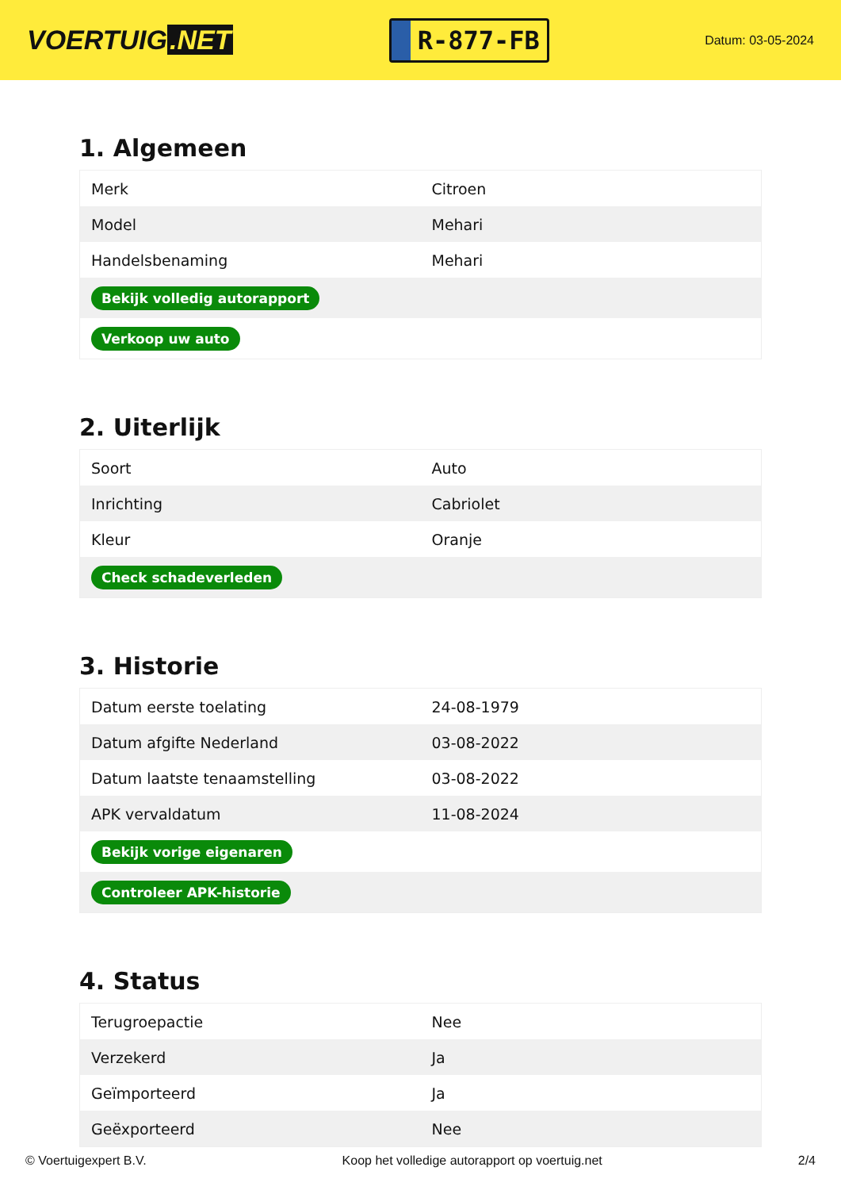VOERTUIG.NET
R-877-FB
Datum: 03-05-2024
1. Algemeen
| Merk | Citroen |
| Model | Mehari |
| Handelsbenaming | Mehari |
| Bekijk volledig autorapport | |
| Verkoop uw auto | |
2. Uiterlijk
| Soort | Auto |
| Inrichting | Cabriolet |
| Kleur | Oranje |
| Check schadeverleden | |
3. Historie
| Datum eerste toelating | 24-08-1979 |
| Datum afgifte Nederland | 03-08-2022 |
| Datum laatste tenaamstelling | 03-08-2022 |
| APK vervaldatum | 11-08-2024 |
| Bekijk vorige eigenaren | |
| Controleer APK-historie | |
4. Status
| Terugroepactie | Nee |
| Verzekerd | Ja |
| Geïmporteerd | Ja |
| Geëxporteerd | Nee |
© Voertuigexpert B.V. Koop het volledige autorapport op voertuig.net 2/4